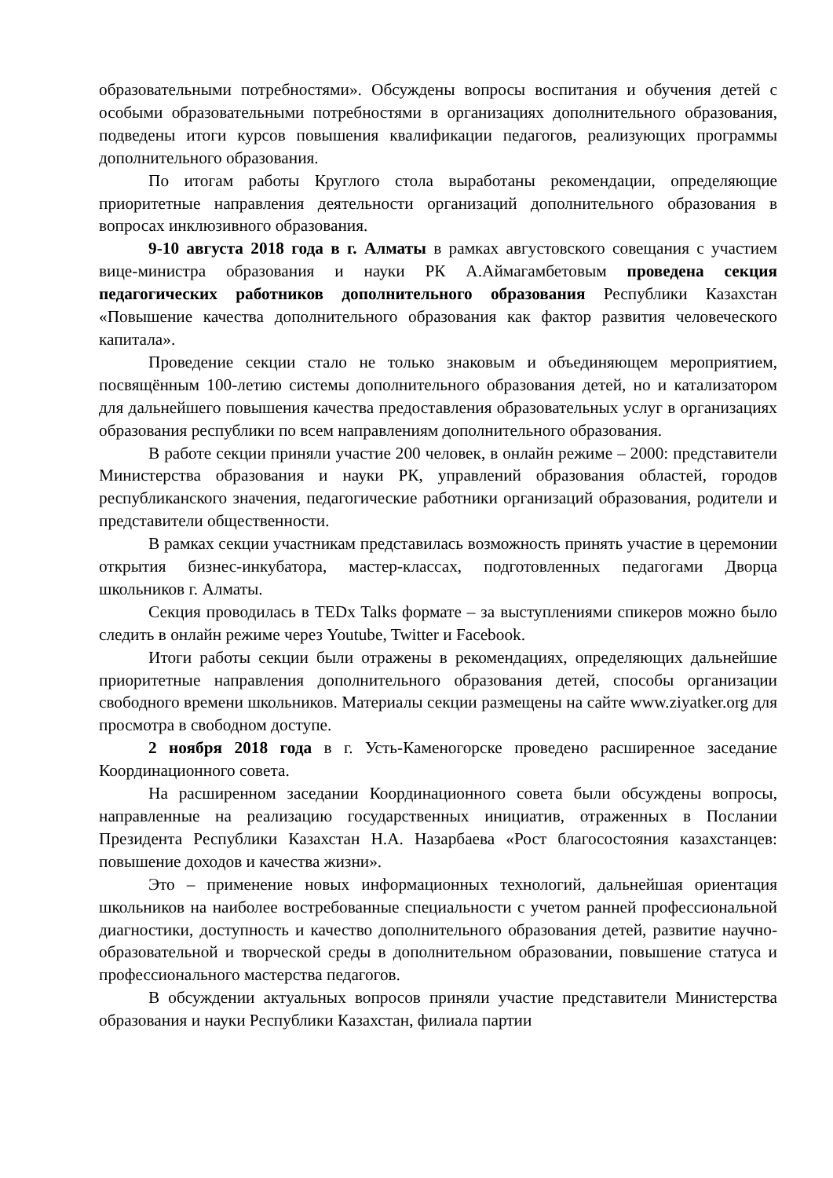образовательными потребностями». Обсуждены вопросы воспитания и обучения детей с особыми образовательными потребностями в организациях дополнительного образования, подведены итоги курсов повышения квалификации педагогов, реализующих программы дополнительного образования.
По итогам работы Круглого стола выработаны рекомендации, определяющие приоритетные направления деятельности организаций дополнительного образования в вопросах инклюзивного образования.
9-10 августа 2018 года в г. Алматы в рамках августовского совещания с участием вице-министра образования и науки РК А.Аймагамбетовым проведена секция педагогических работников дополнительного образования Республики Казахстан «Повышение качества дополнительного образования как фактор развития человеческого капитала».
Проведение секции стало не только знаковым и объединяющем мероприятием, посвящённым 100-летию системы дополнительного образования детей, но и катализатором для дальнейшего повышения качества предоставления образовательных услуг в организациях образования республики по всем направлениям дополнительного образования.
В работе секции приняли участие 200 человек, в онлайн режиме – 2000: представители Министерства образования и науки РК, управлений образования областей, городов республиканского значения, педагогические работники организаций образования, родители и представители общественности.
В рамках секции участникам представилась возможность принять участие в церемонии открытия бизнес-инкубатора, мастер-классах, подготовленных педагогами Дворца школьников г. Алматы.
Секция проводилась в TEDx Talks формате – за выступлениями спикеров можно было следить в онлайн режиме через Youtube, Twitter и Facebook.
Итоги работы секции были отражены в рекомендациях, определяющих дальнейшие приоритетные направления дополнительного образования детей, способы организации свободного времени школьников. Материалы секции размещены на сайте www.ziyatker.org для просмотра в свободном доступе.
2 ноября 2018 года в г. Усть-Каменогорске проведено расширенное заседание Координационного совета.
На расширенном заседании Координационного совета были обсуждены вопросы, направленные на реализацию государственных инициатив, отраженных в Послании Президента Республики Казахстан Н.А. Назарбаева «Рост благосостояния казахстанцев: повышение доходов и качества жизни».
Это – применение новых информационных технологий, дальнейшая ориентация школьников на наиболее востребованные специальности с учетом ранней профессиональной диагностики, доступность и качество дополнительного образования детей, развитие научно-образовательной и творческой среды в дополнительном образовании, повышение статуса и профессионального мастерства педагогов.
В обсуждении актуальных вопросов приняли участие представители Министерства образования и науки Республики Казахстан, филиала партии